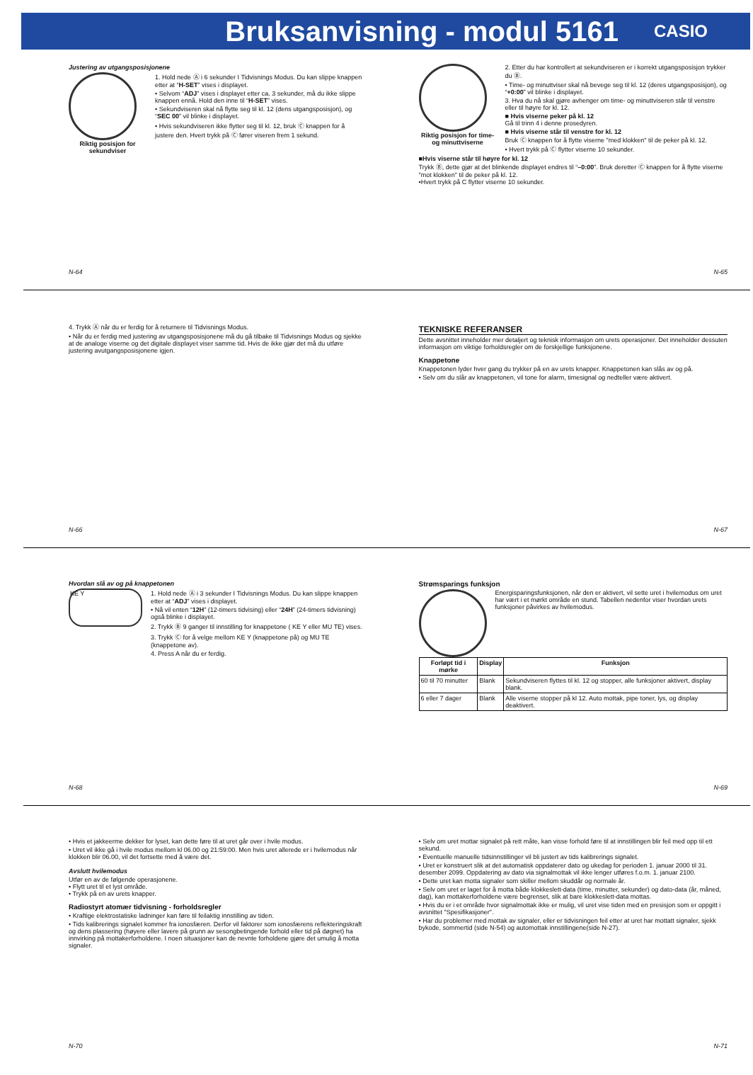Bruksanvisning - modul 5161
CASIO
Justering av utgangsposisjonene
Riktig posisjon for sekundviser
1. Hold nede Ⓐ i 6 sekunder I Tidvisnings Modus. Du kan slippe knappen etter at “H-SET” vises i displayet.
• Selvom “ADJ” vises i displayet etter ca. 3 sekunder, må du ikke slippe knappen ennå. Hold den inne til “H-SET” vises.
• Sekundviseren skal nå flytte seg til kl. 12 (dens utgangsposisjon), og “SEC 00” vil blinke i displayet.
• Hvis sekundviseren ikke flytter seg til kl. 12, bruk Ⓒ knappen for å justere den. Hvert trykk på Ⓒ fører viseren frem 1 sekund.
N-64
Riktig posisjon for time- og minuttviserne
2. Etter du har kontrollert at sekundviseren er i korrekt utgangsposisjon trykker du Ⓑ.
• Time- og minuttviser skal nå bevege seg til kl. 12 (deres utgangsposisjon), og “+0:00” vil blinke i displayet.
3. Hva du nå skal gjøre avhenger om time- og minuttviseren står til venstre eller til høyre for kl. 12.
■ Hvis viserne peker på kl. 12
Gå til trinn 4 i denne prosedyren.
■ Hvis viserne står til venstre for kl. 12
Bruk Ⓒ knappen for å flytte viserne "med klokken" til de peker på kl. 12.
• Hvert trykk på Ⓒ flytter viserne 10 sekunder.
■Hvis viserne står til høyre for kl. 12
Trykk Ⓑ, dette gjør at det blinkende displayet endres til “–0:00”. Bruk deretter Ⓒ knappen for å flytte viserne "mot klokken" til de peker på kl. 12.
•Hvert trykk på C flytter viserne 10 sekunder.
N-65
4. Trykk Ⓐ når du er ferdig for å returnere til Tidvisnings Modus.
• Når du er ferdig med justering av utgangsposisjonene må du gå tilbake til Tidvisnings Modus og sjekke at de analoge viserne og det digitale displayet viser samme tid. Hvis de ikke gjør det må du utføre justering avutgangsposisjonene igjen.
N-66
TEKNISKE REFERANSER
Dette avsnittet inneholder mer detaljert og teknisk informasjon om urets operasjoner. Det inneholder dessuten informasjon om viktige forholdsregler om de forskjellige funksjonene.
Knappetone
Knappetonen lyder hver gang du trykker på en av urets knapper. Knappetonen kan slås av og på.
• Selv om du slår av knappetonen, vil tone for alarm, timesignal og nedteller være aktivert.
N-67
Hvordan slå av og på knappetonen
KE Y
1. Hold nede Ⓐ i 3 sekunder I Tidvisnings Modus. Du kan slippe knappen etter at “ADJ” vises i displayet.
• Nå vil enten “12H” (12-timers tidvising) eller “24H” (24-timers tidvisning) også blinke i displayet.
2. Trykk Ⓑ 9 ganger til innstilling for knappetone ( KE Y eller MU TE) vises.
3. Trykk Ⓒ for å velge mellom KE Y (knappetone på) og MU TE (knappetone av).
4. Press A når du er ferdig.
N-68
Strømsparings funksjon
Energisparingsfunksjonen, når den er aktivert, vil sette uret i hvilemodus om uret har vært i et mørkt område en stund. Tabellen nedenfor viser hvordan urets funksjoner påvirkes av hvilemodus.
| Forløpt tid i mørke | Display | Funksjon |
| --- | --- | --- |
| 60 til 70 minutter | Blank | Sekundviseren flyttes til kl. 12 og stopper, alle funksjoner aktivert, display blank. |
| 6 eller 7 dager | Blank | Alle viserne stopper på kl 12. Auto mottak, pipe toner, lys, og display deaktivert. |
N-69
• Hvis et jakkeerme dekker for lyset, kan dette føre til at uret går over i hvile modus.
• Uret vil ikke gå i hvile modus mellom kl 06.00 og 21:59:00. Men hvis uret allerede er i hvilemodus når klokken blir 06.00, vil det fortsette med å være det.
Avslutt hvilemodus
Utfør en av de følgende operasjonene.
• Flytt uret til et lyst område.
• Trykk på en av urets knapper.
Radiostyrt atomær tidvisning - forholdsregler
• Kraftige elektrostatiske ladninger kan føre til feilaktig innstilling av tiden.
• Tids kalibrerings signalet kommer fra ionosfæren. Derfor vil faktorer som ionosfærens reflekteringskraft og dens plassering (høyere eller lavere på grunn av sesongbetingende forhold eller tid på døgnet) ha innvirking på mottakerforholdene. I noen situasjoner kan de nevnte forholdene gjøre det umulig å motta signaler.
N-70
• Selv om uret mottar signalet på rett måte, kan visse forhold føre til at innstillingen blir feil med opp til ett sekund.
• Eventuelle manuelle tidsinnstillinger vil bli justert av tids kalibrerings signalet.
• Uret er konstruert slik at det automatisk oppdaterer dato og ukedag for perioden 1. januar 2000 til 31. desember 2099. Oppdatering av dato via signalmottak vil ikke lenger utføres f.o.m. 1. januar 2100.
• Dette uret kan motta signaler som skiller mellom skuddår og normale år.
• Selv om uret er laget for å motta både klokkeslett-data (time, minutter, sekunder) og dato-data (år, måned, dag), kan mottakerforholdene være begrenset, slik at bare klokkeslett-data mottas.
• Hvis du er i et område hvor signalmottak ikke er mulig, vil uret vise tiden med en presisjon som er oppgitt i avsnittet "Spesifikasjoner".
• Har du problemer med mottak av signaler, eller er tidvisningen feil etter at uret har mottatt signaler, sjekk bykode, sommertid (side N-54) og automottak innstillingene(side N-27).
N-71